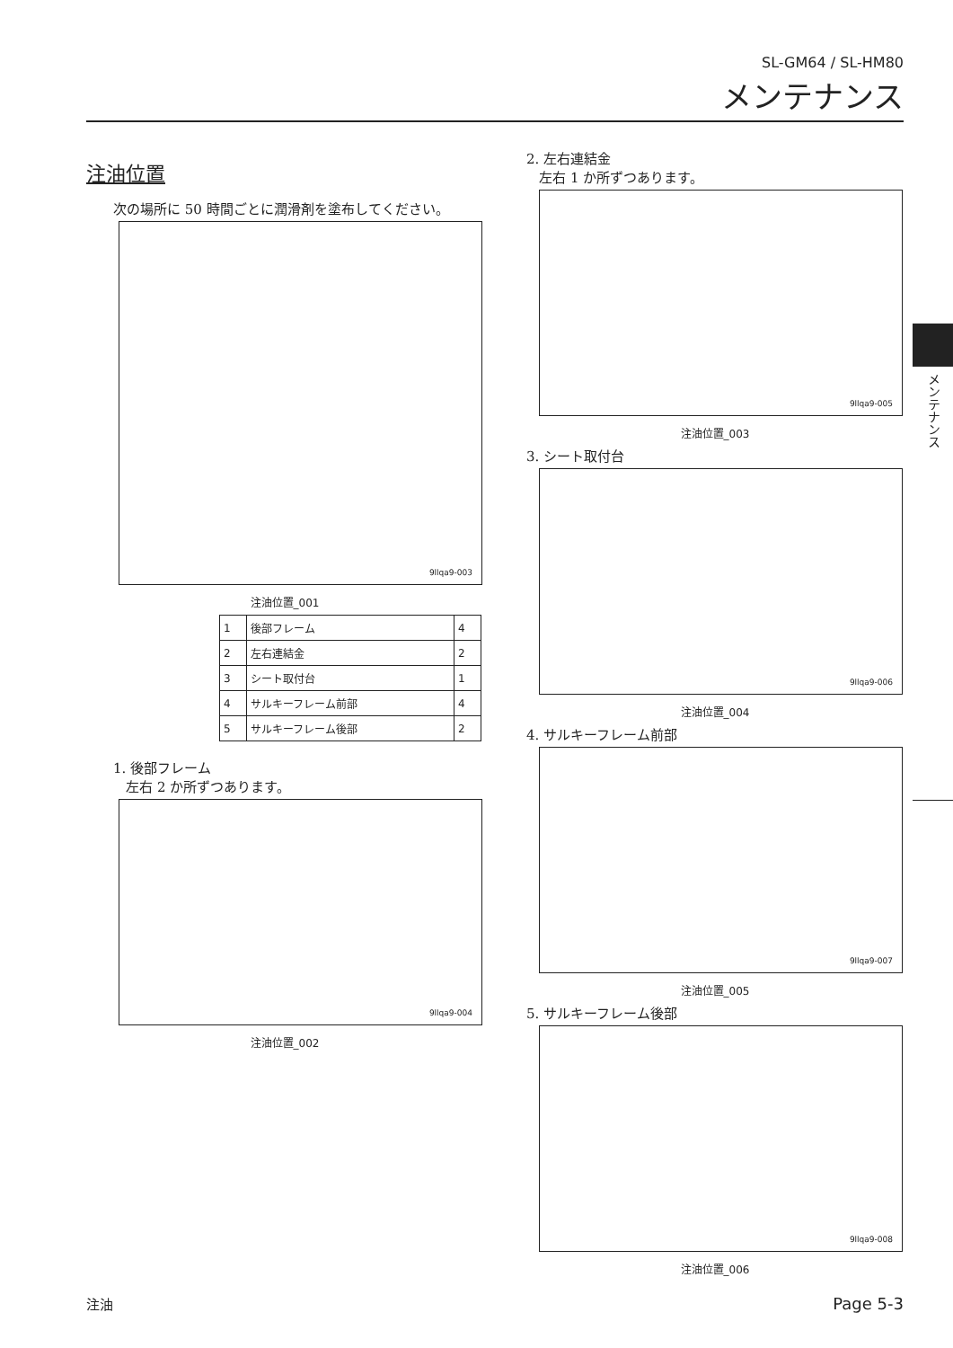SL-GM64 / SL-HM80
メンテナンス
メンテナンス
注油位置
次の場所に 50 時間ごとに潤滑剤を塗布してください。
9llqa9-003
注油位置_001
| 1 | 後部フレーム | 4 |
| 2 | 左右連結金 | 2 |
| 3 | シート取付台 | 1 |
| 4 | サルキーフレーム前部 | 4 |
| 5 | サルキーフレーム後部 | 2 |
1. 後部フレーム
左右 2 か所ずつあります。
9llqa9-004
注油位置_002
2. 左右連結金
左右 1 か所ずつあります。
9llqa9-005
注油位置_003
3. シート取付台
9llqa9-006
注油位置_004
4. サルキーフレーム前部
9llqa9-007
注油位置_005
5. サルキーフレーム後部
9llqa9-008
注油位置_006
注油 Page 5-3